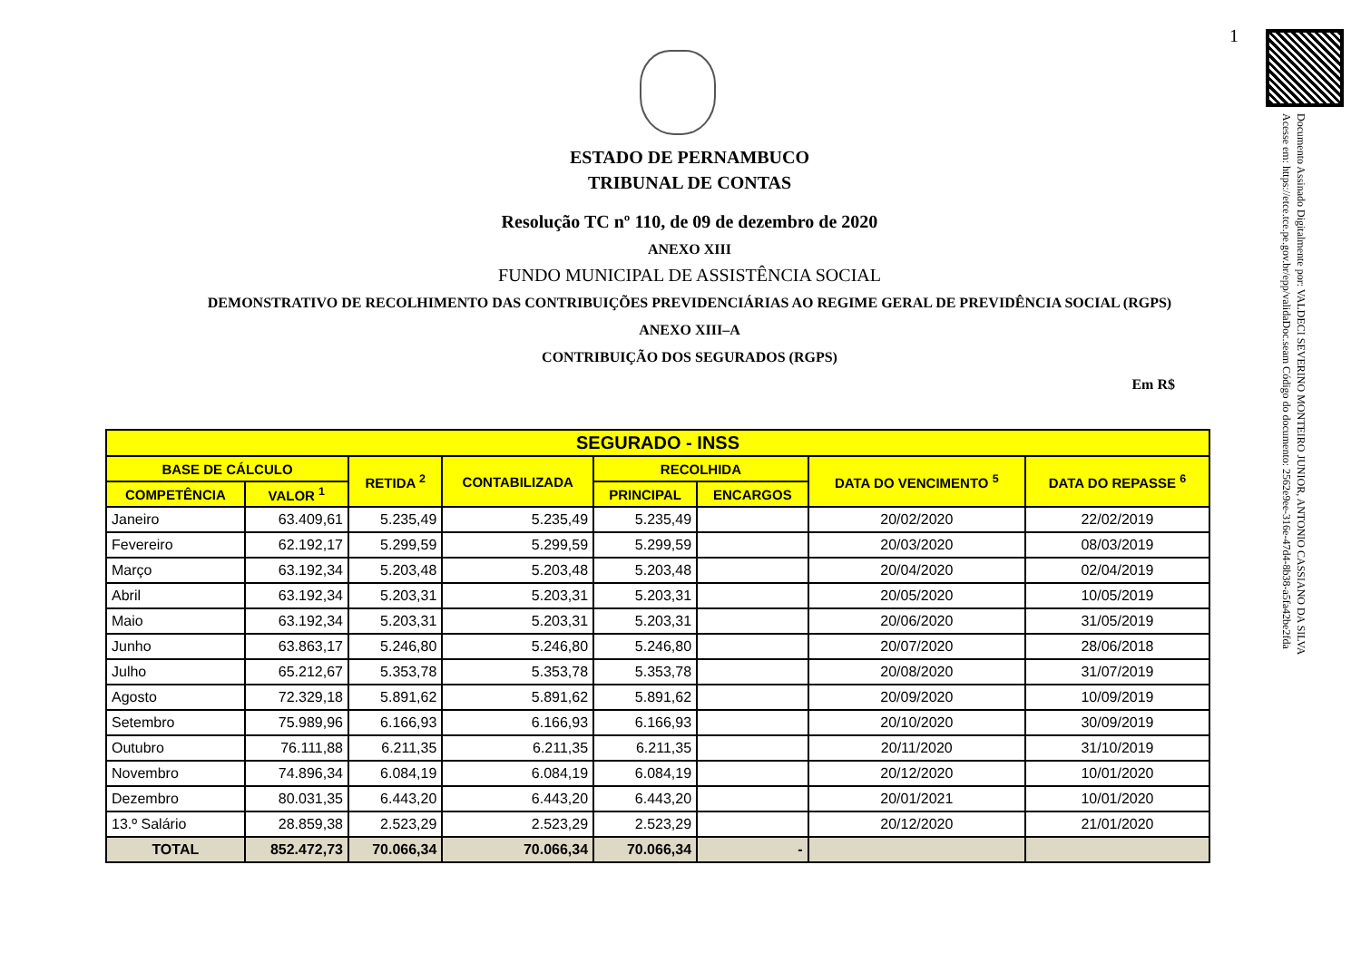1
Documento Assinado Digitalmente por: VALDECI SEVERINO MONTEIRO JUNIOR, ANTONIO CASSIANO DA SILVA
Acesse em: https://etce.tce.pe.gov.br/epp/validaDoc.seam Código do documento: 2562e9ee-316e-47d4-8b38-a5fa42be2fda
ESTADO DE PERNAMBUCO
TRIBUNAL DE CONTAS
Resolução TC nº 110, de 09 de dezembro de 2020
ANEXO XIII
FUNDO MUNICIPAL DE ASSISTÊNCIA SOCIAL
DEMONSTRATIVO DE RECOLHIMENTO DAS CONTRIBUIÇÕES PREVIDENCIÁRIAS AO REGIME GERAL DE PREVIDÊNCIA SOCIAL (RGPS)
ANEXO XIII–A
CONTRIBUIÇÃO DOS SEGURADOS (RGPS)
Em R$
| SEGURADO - INSS | | | | | | | |
| --- | --- | --- | --- | --- | --- | --- | --- |
| BASE DE CÁLCULO | | RETIDA <sup>2</sup> | CONTABILIZADA | RECOLHIDA | | DATA DO VENCIMENTO <sup>5</sup> | DATA DO REPASSE <sup>6</sup> |
| COMPETÊNCIA | VALOR <sup>1</sup> | | | PRINCIPAL | ENCARGOS | | |
| Janeiro | 63.409,61 | 5.235,49 | 5.235,49 | 5.235,49 | | 20/02/2020 | 22/02/2019 |
| Fevereiro | 62.192,17 | 5.299,59 | 5.299,59 | 5.299,59 | | 20/03/2020 | 08/03/2019 |
| Março | 63.192,34 | 5.203,48 | 5.203,48 | 5.203,48 | | 20/04/2020 | 02/04/2019 |
| Abril | 63.192,34 | 5.203,31 | 5.203,31 | 5.203,31 | | 20/05/2020 | 10/05/2019 |
| Maio | 63.192,34 | 5.203,31 | 5.203,31 | 5.203,31 | | 20/06/2020 | 31/05/2019 |
| Junho | 63.863,17 | 5.246,80 | 5.246,80 | 5.246,80 | | 20/07/2020 | 28/06/2018 |
| Julho | 65.212,67 | 5.353,78 | 5.353,78 | 5.353,78 | | 20/08/2020 | 31/07/2019 |
| Agosto | 72.329,18 | 5.891,62 | 5.891,62 | 5.891,62 | | 20/09/2020 | 10/09/2019 |
| Setembro | 75.989,96 | 6.166,93 | 6.166,93 | 6.166,93 | | 20/10/2020 | 30/09/2019 |
| Outubro | 76.111,88 | 6.211,35 | 6.211,35 | 6.211,35 | | 20/11/2020 | 31/10/2019 |
| Novembro | 74.896,34 | 6.084,19 | 6.084,19 | 6.084,19 | | 20/12/2020 | 10/01/2020 |
| Dezembro | 80.031,35 | 6.443,20 | 6.443,20 | 6.443,20 | | 20/01/2021 | 10/01/2020 |
| 13.º Salário | 28.859,38 | 2.523,29 | 2.523,29 | 2.523,29 | | 20/12/2020 | 21/01/2020 |
| TOTAL | 852.472,73 | 70.066,34 | 70.066,34 | 70.066,34 | - | | |